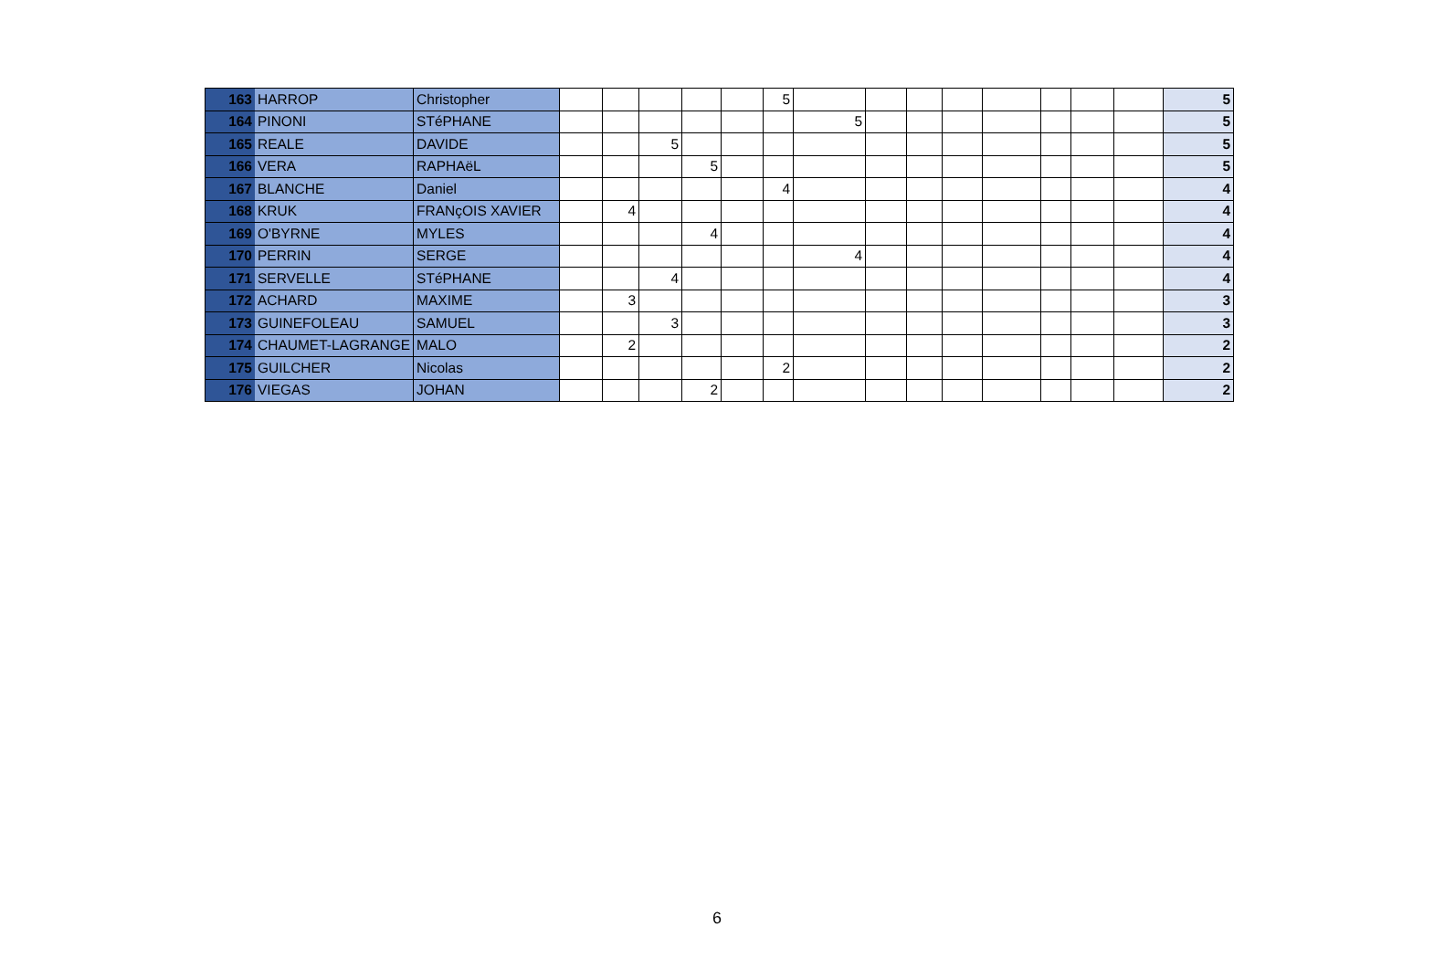| 163 | HARROP | Christopher | | | | | | 5 | | | | | | | | | 5 |
| 164 | PINONI | STéPHANE | | | | | | | 5 | | | | | | | | 5 |
| 165 | REALE | DAVIDE | | | 5 | | | | | | | | | | | | 5 |
| 166 | VERA | RAPHAëL | | | | 5 | | | | | | | | | | | 5 |
| 167 | BLANCHE | Daniel | | | | | | 4 | | | | | | | | | 4 |
| 168 | KRUK | FRANçOIS XAVIER | | 4 | | | | | | | | | | | | | 4 |
| 169 | O'BYRNE | MYLES | | | | 4 | | | | | | | | | | | 4 |
| 170 | PERRIN | SERGE | | | | | | | 4 | | | | | | | | 4 |
| 171 | SERVELLE | STéPHANE | | | 4 | | | | | | | | | | | | 4 |
| 172 | ACHARD | MAXIME | | 3 | | | | | | | | | | | | | 3 |
| 173 | GUINEFOLEAU | SAMUEL | | | 3 | | | | | | | | | | | | 3 |
| 174 | CHAUMET-LAGRANGE | MALO | | 2 | | | | | | | | | | | | | 2 |
| 175 | GUILCHER | Nicolas | | | | | | 2 | | | | | | | | | 2 |
| 176 | VIEGAS | JOHAN | | | | 2 | | | | | | | | | | | 2 |
6